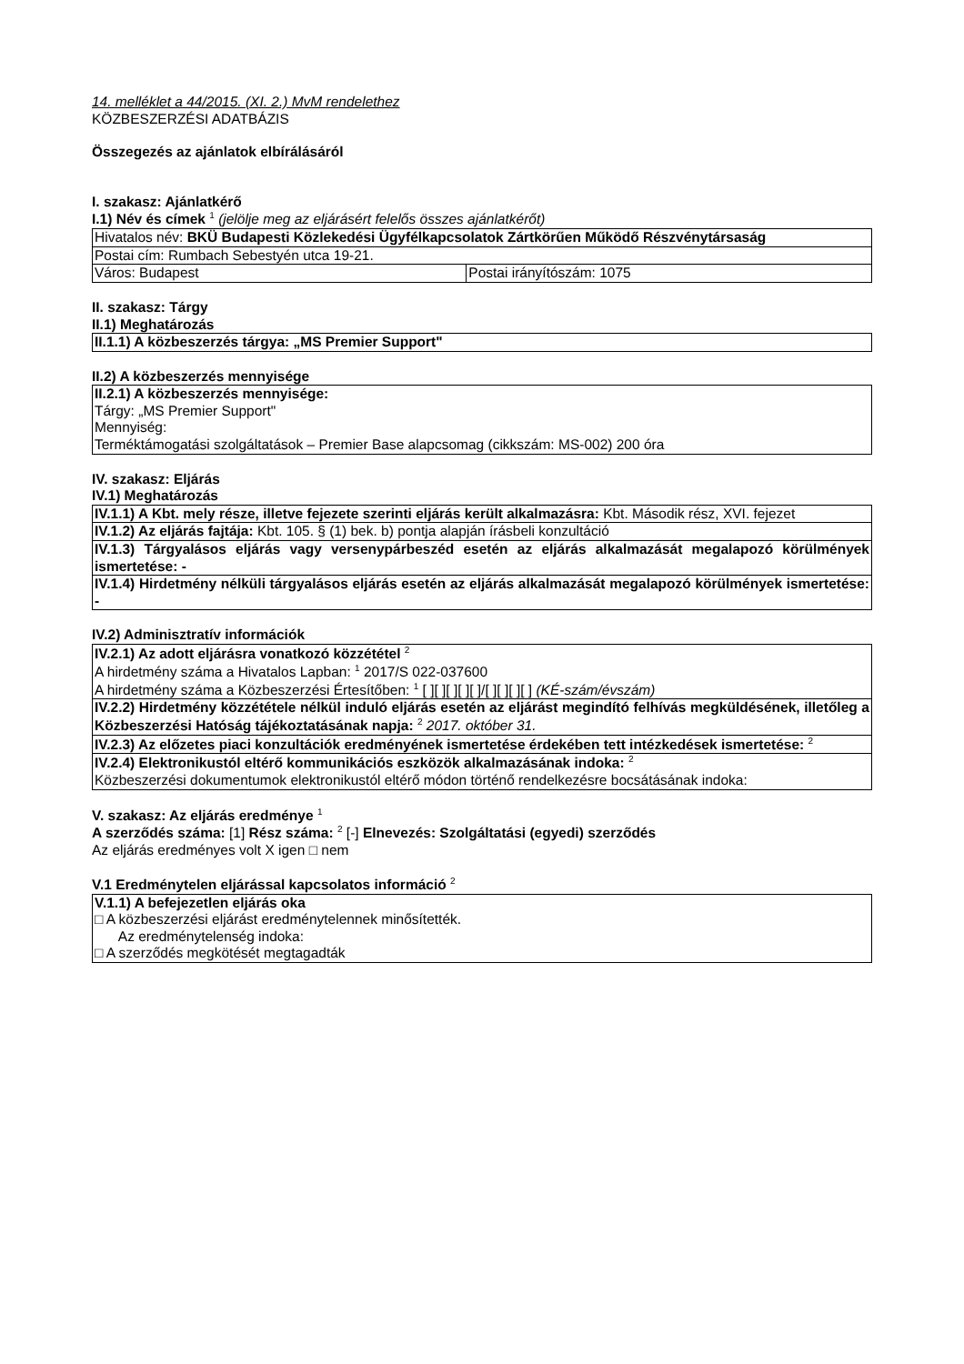14. melléklet a 44/2015. (XI. 2.) MvM rendelethez
KÖZBESZERZÉSI ADATBÁZIS
Összegezés az ajánlatok elbírálásáról
I. szakasz: Ajánlatkérő
I.1) Név és címek <sup>1</sup> (jelölje meg az eljárásért felelős összes ajánlatkérőt)
| Hivatalos név: BKÜ Budapesti Közlekedési Ügyfélkapcsolatok Zártkörűen Működő Részvénytársaság | |
| Postai cím: Rumbach Sebestyén utca 19-21. | |
| Város: Budapest | Postai irányítószám: 1075 |
II. szakasz: Tárgy
II.1) Meghatározás
| II.1.1) A közbeszerzés tárgya: „MS Premier Support" |
II.2) A közbeszerzés mennyisége
| II.2.1) A közbeszerzés mennyisége: Tárgy: „MS Premier Support" Mennyiség: Terméktámogatási szolgáltatások – Premier Base alapcsomag (cikkszám: MS-002) 200 óra |
IV. szakasz: Eljárás
IV.1) Meghatározás
| IV.1.1) A Kbt. mely része, illetve fejezete szerinti eljárás került alkalmazásra: Kbt. Második rész, XVI. fejezet |
| IV.1.2) Az eljárás fajtája: Kbt. 105. § (1) bek. b) pontja alapján írásbeli konzultáció |
| IV.1.3) Tárgyalásos eljárás vagy versenypárbeszéd esetén az eljárás alkalmazását megalapozó körülmények ismertetése: - |
| IV.1.4) Hirdetmény nélküli tárgyalásos eljárás esetén az eljárás alkalmazását megalapozó körülmények ismertetése: - |
IV.2) Adminisztratív információk
| IV.2.1) Az adott eljárásra vonatkozó közzététel <sup>2</sup> A hirdetmény száma a Hivatalos Lapban: <sup>1</sup> 2017/S 022-037600 A hirdetmény száma a Közbeszerzési Értesítőben: <sup>1</sup> [ ][ ][ ][ ][ ]/[ ][ ][ ][ ] (KÉ-szám/évszám) |
| IV.2.2) Hirdetmény közzététele nélkül induló eljárás esetén az eljárást megindító felhívás megküldésének, illetőleg a Közbeszerzési Hatóság tájékoztatásának napja: <sup>2</sup> 2017. október 31. |
| IV.2.3) Az előzetes piaci konzultációk eredményének ismertetése érdekében tett intézkedések ismertetése: <sup>2</sup> |
| IV.2.4) Elektronikustól eltérő kommunikációs eszközök alkalmazásának indoka: <sup>2</sup> Közbeszerzési dokumentumok elektronikustól eltérő módon történő rendelkezésre bocsátásának indoka: |
V. szakasz: Az eljárás eredménye <sup>1</sup>
A szerződés száma: [1] Rész száma: <sup>2</sup> [-] Elnevezés: Szolgáltatási (egyedi) szerződés
Az eljárás eredményes volt X igen □ nem
V.1 Eredménytelen eljárással kapcsolatos információ <sup>2</sup>
| V.1.1) A befejezetlen eljárás oka □ A közbeszerzési eljárást eredménytelennek minősítették. Az eredménytelenség indoka: □ A szerződés megkötését megtagadták |